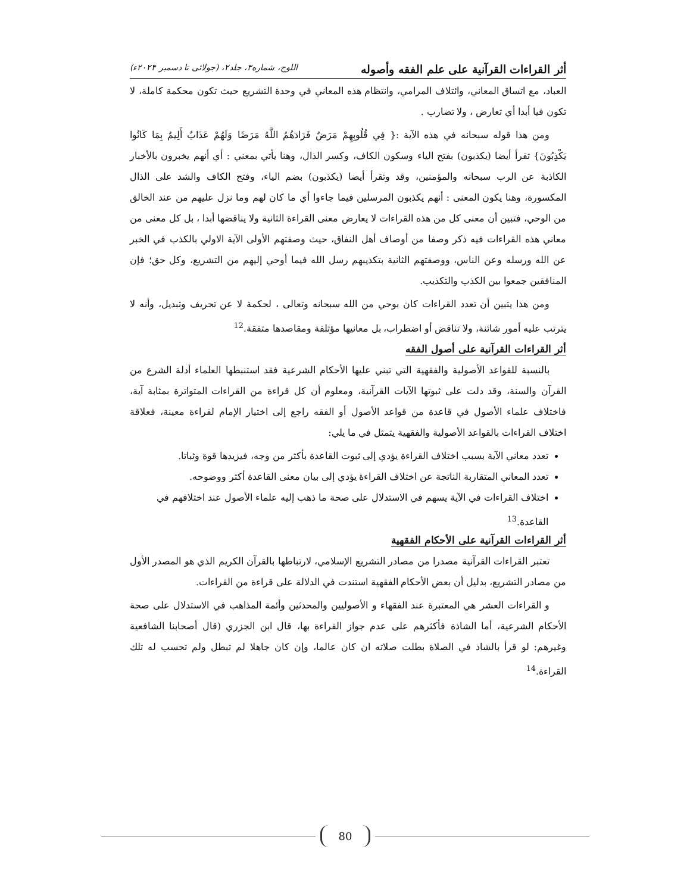أثر القراءات القرآنية على علم الفقه وأصوله اللوح، شماره۳، جلد۲، (جولائی تا دسمبر ۲۰۲۴ء)
العباد، مع اتساق المعاني، وائتلاف المرامي، وانتظام هذه المعاني في وحدة التشريع حيث تكون محكمة كاملة، لا تكون فيا أبدا أي تعارض ، ولا تضارب .
ومن هذا قوله سبحانه في هذه الآية :{ فِي قُلُوبِهِمْ مَرَضٌ فَزَادَهُمُ اللَّهُ مَرَضًا وَلَهُمْ عَذَابٌ أَلِيمٌ بِمَا كَانُوا يَكْذِبُونَ} تقرأ أيضا (يكذبون) بفتح الياء وسكون الكاف، وكسر الذال، وهنا يأتي بمعني : أي أنهم يخبرون بالأخبار الكاذبة عن الرب سبحانه والمؤمنين، وقد وتقرأ أيضا (يكذبون) بضم الياء، وفتح الكاف والشد على الذال المكسورة، وهنا يكون المعنى : أنهم يكذبون المرسلين فيما جاءوا أي ما كان لهم وما نزل عليهم من عند الخالق من الوحي، فتبين أن معنى كل من هذه القراءات لا يعارض معنى القراءة الثانية ولا يناقضها أبدا ، بل كل معنى من معاني هذه القراءات فيه ذكر وصفا من أوصاف أهل النفاق، حيث وصفتهم الأولى الآية الاولي بالكذب في الخبر عن الله ورسله وعن الناس، ووصفتهم الثانية بتكذيبهم رسل الله فيما أوحي إليهم من التشريع، وكل حق؛ فإن المنافقين جمعوا بين الكذب والتكذيب.
ومن هذا يتبين أن تعدد القراءات كان بوحي من الله سبحانه وتعالى ، لحكمة لا عن تحريف وتبديل، وأنه لا يترتب عليه أمور شائنة، ولا تناقض أو اضطراب، بل معانيها مؤتلفة ومقاصدها متفقة.<sup>12</sup>
أثر القراءات القرآنية على أصول الفقه
بالنسبة للقواعد الأصولية والفقهية التي تبني عليها الأحكام الشرعية فقد استنبطها العلماء أدلة الشرع من القرآن والسنة، وقد دلت على ثبوتها الآيات القرآنية، ومعلوم أن كل قراءة من القراءات المتواترة بمثابة آية، فاختلاف علماء الأصول في قاعدة من قواعد الأصول أو الفقه راجع إلى اختيار الإمام لقراءة معينة، فعلاقة اختلاف القراءات بالقواعد الأصولية والفقهية يتمثل في ما يلي:
تعدد معاني الآية بسبب اختلاف القراءة يؤدي إلى ثبوت القاعدة بأكثر من وجه، فيزيدها قوة وثباتا.
تعدد المعاني المتقاربة الناتجة عن اختلاف القراءة يؤدي إلى بيان معنى القاعدة أكثر ووضوحه.
اختلاف القراءات في الآية يسهم في الاستدلال على صحة ما ذهب إليه علماء الأصول عند اختلافهم في القاعدة.<sup>13</sup>
أثر القراءات القرآنية على الأحكام الفقهية
تعتبر القراءات القرآنية مصدرا من مصادر التشريع الإسلامي، لارتباطها بالقرآن الكريم الذي هو المصدر الأول من مصادر التشريع، بدليل أن بعض الأحكام الفقهية استندت في الدلالة على قراءة من القراءات.
و القراءات العشر هي المعتبرة عند الفقهاء و الأصوليين والمحدثين وأئمة المذاهب في الاستدلال على صحة الأحكام الشرعية، أما الشاذة فأكثرهم على عدم جواز القراءة بها، قال ابن الجزري (قال أصحابنا الشافعية وغيرهم: لو قرأ بالشاذ في الصلاة بطلت صلاته ان كان عالما، وإن كان جاهلا لم تبطل ولم تحسب له تلك القراءة.<sup>14</sup>
80